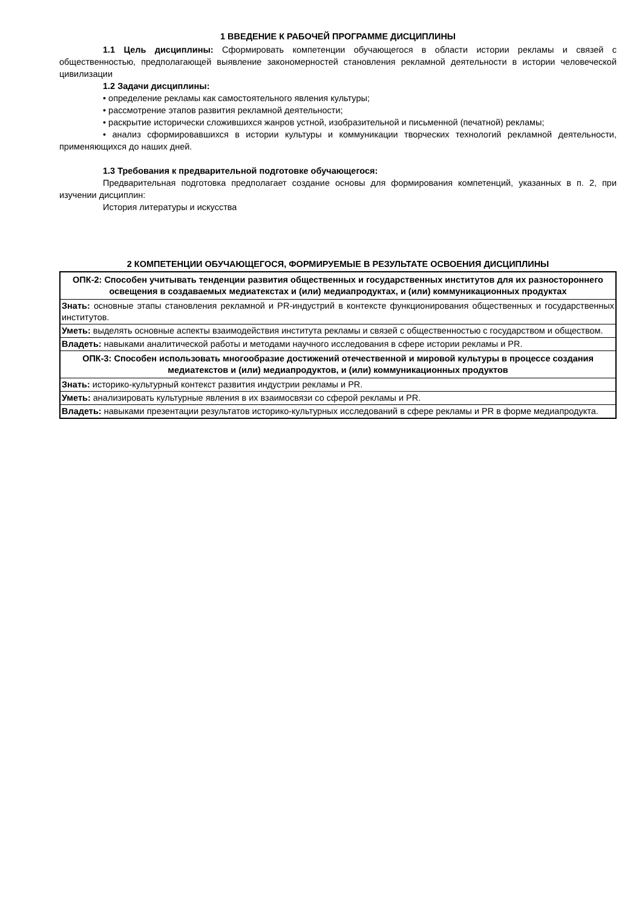1 ВВЕДЕНИЕ К РАБОЧЕЙ ПРОГРАММЕ ДИСЦИПЛИНЫ
1.1 Цель дисциплины: Сформировать компетенции обучающегося в области истории рекламы и связей с общественностью, предполагающей выявление закономерностей становления рекламной деятельности в истории человеческой цивилизации
1.2 Задачи дисциплины:
• определение рекламы как самостоятельного явления культуры;
• рассмотрение этапов развития рекламной деятельности;
• раскрытие исторически сложившихся жанров устной, изобразительной и письменной (печатной) рекламы;
• анализ сформировавшихся в истории культуры и коммуникации творческих технологий рекламной деятельности, применяющихся до наших дней.
1.3 Требования к предварительной подготовке обучающегося:
Предварительная подготовка предполагает создание основы для формирования компетенций, указанных в п. 2, при изучении дисциплин:
История литературы и искусства
2 КОМПЕТЕНЦИИ ОБУЧАЮЩЕГОСЯ, ФОРМИРУЕМЫЕ В РЕЗУЛЬТАТЕ ОСВОЕНИЯ ДИСЦИПЛИНЫ
| ОПК-2: Способен учитывать тенденции развития общественных и государственных институтов для их разностороннего освещения в создаваемых медиатекстах и (или) медиапродуктах, и (или) коммуникационных продуктах |
| Знать: основные этапы становления рекламной и PR-индустрий в контексте функционирования общественных и государственных институтов. |
| Уметь: выделять основные аспекты взаимодействия института рекламы и связей с общественностью с государством и обществом. |
| Владеть: навыками аналитической работы и методами научного исследования в сфере истории рекламы и PR. |
| ОПК-3: Способен использовать многообразие достижений отечественной и мировой культуры в процессе создания медиатекстов и (или) медиапродуктов, и (или) коммуникационных продуктов |
| Знать: историко-культурный контекст развития индустрии рекламы и PR. |
| Уметь: анализировать культурные явления в их взаимосвязи со сферой рекламы и PR. |
| Владеть: навыками презентации результатов историко-культурных исследований в сфере рекламы и PR в форме медиапродукта. |